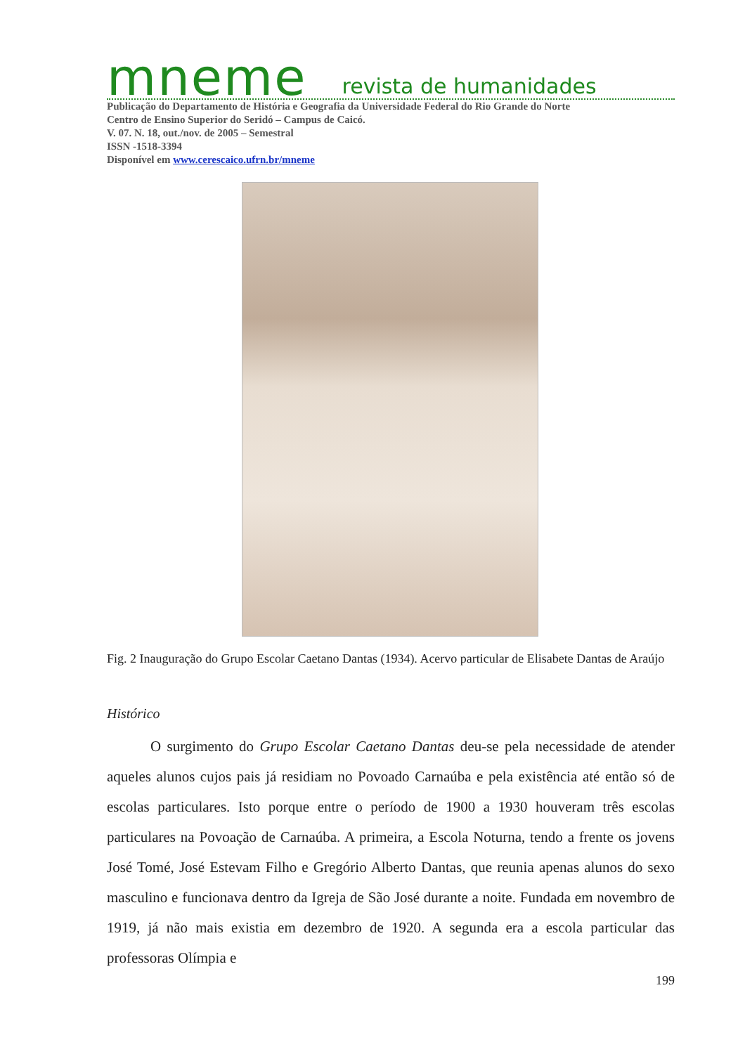mneme revista de humanidades
Publicação do Departamento de História e Geografia da Universidade Federal do Rio Grande do Norte
Centro de Ensino Superior do Seridó – Campus de Caicó.
V. 07. N. 18, out./nov. de 2005 – Semestral
ISSN -1518-3394
Disponível em www.cerescaico.ufrn.br/mneme
Fig. 2 Inauguração do Grupo Escolar Caetano Dantas (1934). Acervo particular de Elisabete Dantas de Araújo
Histórico
O surgimento do Grupo Escolar Caetano Dantas deu-se pela necessidade de atender aqueles alunos cujos pais já residiam no Povoado Carnaúba e pela existência até então só de escolas particulares. Isto porque entre o período de 1900 a 1930 houveram três escolas particulares na Povoação de Carnaúba. A primeira, a Escola Noturna, tendo a frente os jovens José Tomé, José Estevam Filho e Gregório Alberto Dantas, que reunia apenas alunos do sexo masculino e funcionava dentro da Igreja de São José durante a noite. Fundada em novembro de 1919, já não mais existia em dezembro de 1920. A segunda era a escola particular das professoras Olímpia e
199